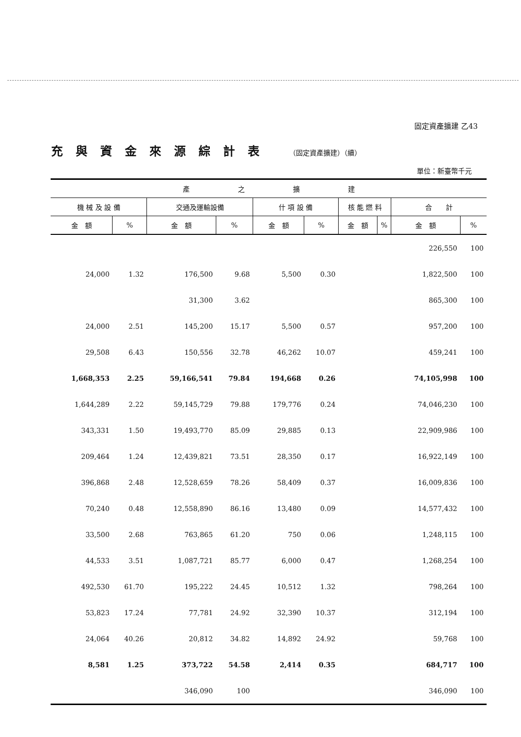固定資產擴建 乙43
充與資金來源綜計表 （固定資產擴建）（續）
單位：新臺幣千元
| 產 之 擴 建 | | | | | | | | | |
| --- | --- | --- | --- | --- | --- | --- | --- | --- | --- |
| 機 械 及 設 備 | | 交通及運輸設備 | | 什 項 設 備 | | 核 能 燃 料 | | 合 計 | |
| 金 額 | % | 金 額 | % | 金 額 | % | 金 額 | % | 金 額 | % |
| | | | | | | | | 226,550 | 100 |
| 24,000 | 1.32 | 176,500 | 9.68 | 5,500 | 0.30 | | | 1,822,500 | 100 |
| | | 31,300 | 3.62 | | | | | 865,300 | 100 |
| 24,000 | 2.51 | 145,200 | 15.17 | 5,500 | 0.57 | | | 957,200 | 100 |
| 29,508 | 6.43 | 150,556 | 32.78 | 46,262 | 10.07 | | | 459,241 | 100 |
| 1,668,353 | 2.25 | 59,166,541 | 79.84 | 194,668 | 0.26 | | | 74,105,998 | 100 |
| 1,644,289 | 2.22 | 59,145,729 | 79.88 | 179,776 | 0.24 | | | 74,046,230 | 100 |
| 343,331 | 1.50 | 19,493,770 | 85.09 | 29,885 | 0.13 | | | 22,909,986 | 100 |
| 209,464 | 1.24 | 12,439,821 | 73.51 | 28,350 | 0.17 | | | 16,922,149 | 100 |
| 396,868 | 2.48 | 12,528,659 | 78.26 | 58,409 | 0.37 | | | 16,009,836 | 100 |
| 70,240 | 0.48 | 12,558,890 | 86.16 | 13,480 | 0.09 | | | 14,577,432 | 100 |
| 33,500 | 2.68 | 763,865 | 61.20 | 750 | 0.06 | | | 1,248,115 | 100 |
| 44,533 | 3.51 | 1,087,721 | 85.77 | 6,000 | 0.47 | | | 1,268,254 | 100 |
| 492,530 | 61.70 | 195,222 | 24.45 | 10,512 | 1.32 | | | 798,264 | 100 |
| 53,823 | 17.24 | 77,781 | 24.92 | 32,390 | 10.37 | | | 312,194 | 100 |
| 24,064 | 40.26 | 20,812 | 34.82 | 14,892 | 24.92 | | | 59,768 | 100 |
| 8,581 | 1.25 | 373,722 | 54.58 | 2,414 | 0.35 | | | 684,717 | 100 |
| | | 346,090 | 100 | | | | | 346,090 | 100 |